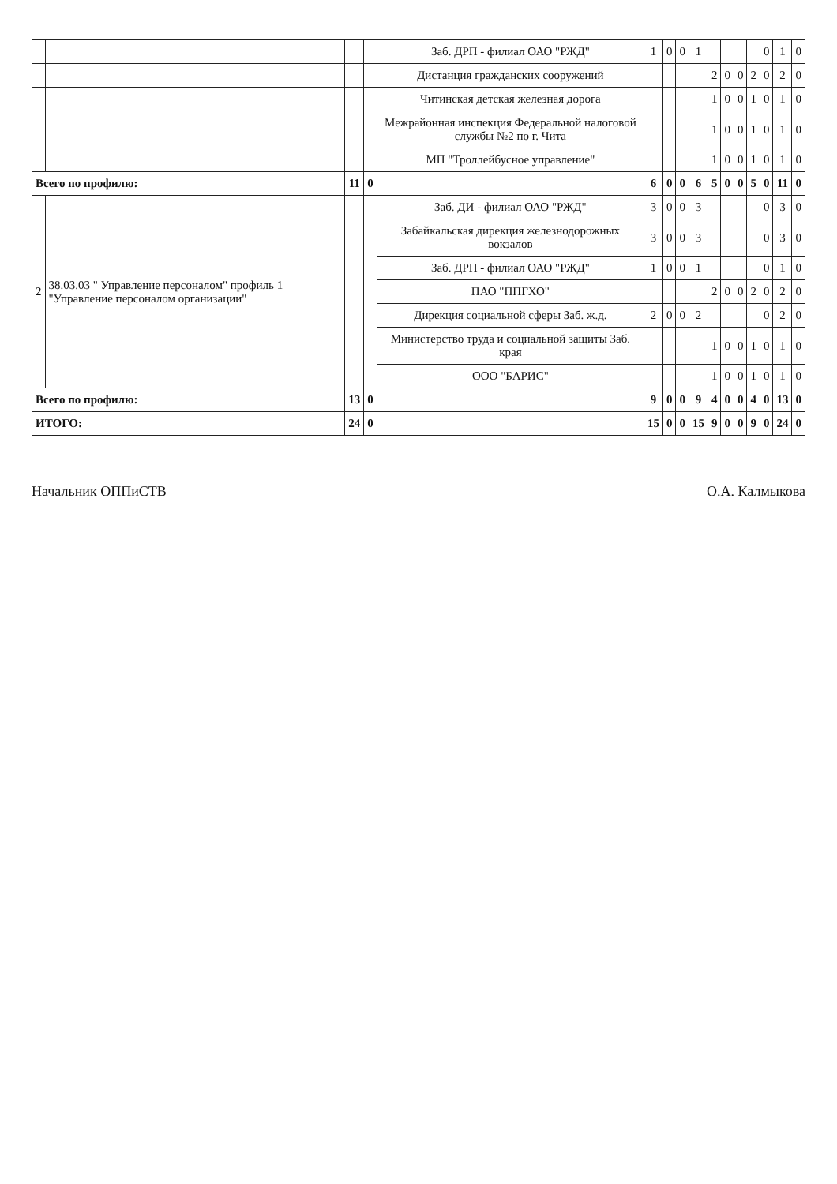| | | | | Заб. ДРП - филиал ОАО "РЖД" | 1 | 0 | 0 | 1 | | | | | 0 | 1 | 0 |
| | | | | Дистанция гражданских сооружений | | | | | 2 | 0 | 0 | 2 | 0 | 2 | 0 |
| | | | | Читинская детская железная дорога | | | | | 1 | 0 | 0 | 1 | 0 | 1 | 0 |
| | | | | Межрайонная инспекция Федеральной налоговой службы №2 по г. Чита | | | | | 1 | 0 | 0 | 1 | 0 | 1 | 0 |
| | | | | МП "Троллейбусное управление" | | | | | 1 | 0 | 0 | 1 | 0 | 1 | 0 |
| Всего по профилю: | | 11 | 0 | | 6 | 0 | 0 | 6 | 5 | 0 | 0 | 5 | 0 | 11 | 0 |
| 2 | 38.03.03 " Управление персоналом" профиль 1 "Управление персоналом организации" | | | Заб. ДИ - филиал ОАО "РЖД" | 3 | 0 | 0 | 3 | | | | | 0 | 3 | 0 |
| | | | | Забайкальская дирекция железнодорожных вокзалов | 3 | 0 | 0 | 3 | | | | | 0 | 3 | 0 |
| | | | | Заб. ДРП - филиал ОАО "РЖД" | 1 | 0 | 0 | 1 | | | | | 0 | 1 | 0 |
| | | | | ПАО "ППГХО" | | | | | 2 | 0 | 0 | 2 | 0 | 2 | 0 |
| | | | | Дирекция социальной сферы Заб. ж.д. | 2 | 0 | 0 | 2 | | | | | 0 | 2 | 0 |
| | | | | Министерство труда и социальной защиты Заб. края | | | | | 1 | 0 | 0 | 1 | 0 | 1 | 0 |
| | | | | ООО "БАРИС" | | | | | 1 | 0 | 0 | 1 | 0 | 1 | 0 |
| Всего по профилю: | | 13 | 0 | | 9 | 0 | 0 | 9 | 4 | 0 | 0 | 4 | 0 | 13 | 0 |
| ИТОГО: | | 24 | 0 | | 15 | 0 | 0 | 15 | 9 | 0 | 0 | 9 | 0 | 24 | 0 |
Начальник ОППиСТВ О.А. Калмыкова